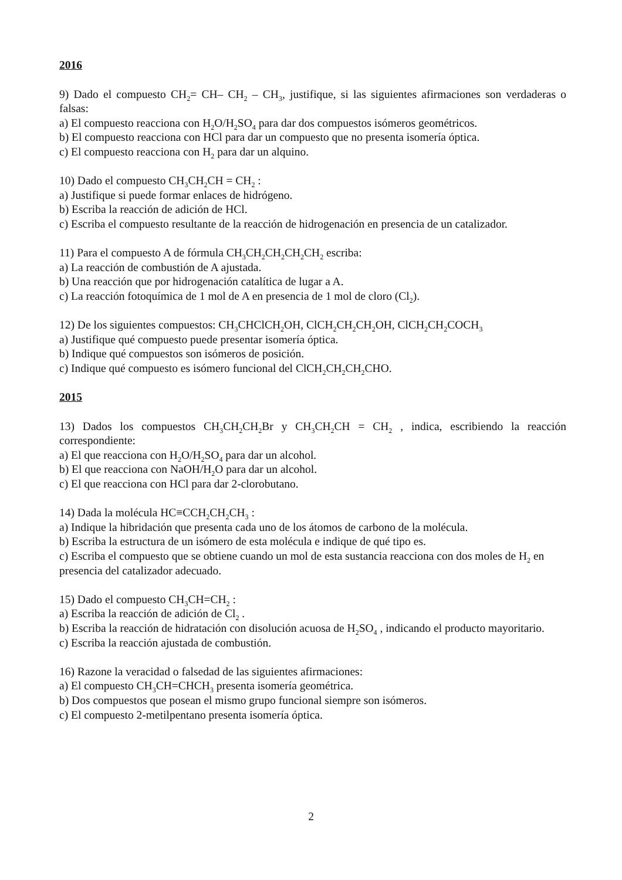2016
9) Dado el compuesto CH<sub>2</sub>= CH– CH<sub>2</sub> – CH<sub>3</sub>, justifique, si las siguientes afirmaciones son verdaderas o falsas:
a) El compuesto reacciona con H<sub>2</sub>O/H<sub>2</sub>SO<sub>4</sub> para dar dos compuestos isómeros geométricos.
b) El compuesto reacciona con HCl para dar un compuesto que no presenta isomería óptica.
c) El compuesto reacciona con H<sub>2</sub> para dar un alquino.
10) Dado el compuesto CH<sub>3</sub>CH<sub>2</sub>CH = CH<sub>2</sub> :
a) Justifique si puede formar enlaces de hidrógeno.
b) Escriba la reacción de adición de HCl.
c) Escriba el compuesto resultante de la reacción de hidrogenación en presencia de un catalizador.
11) Para el compuesto A de fórmula CH<sub>3</sub>CH<sub>2</sub>CH<sub>2</sub>CH<sub>2</sub>CH<sub>2</sub> escriba:
a) La reacción de combustión de A ajustada.
b) Una reacción que por hidrogenación catalítica de lugar a A.
c) La reacción fotoquímica de 1 mol de A en presencia de 1 mol de cloro (Cl<sub>2</sub>).
12) De los siguientes compuestos: CH<sub>3</sub>CHClCH<sub>2</sub>OH, ClCH<sub>2</sub>CH<sub>2</sub>CH<sub>2</sub>OH, ClCH<sub>2</sub>CH<sub>2</sub>COCH<sub>3</sub>
a) Justifique qué compuesto puede presentar isomería óptica.
b) Indique qué compuestos son isómeros de posición.
c) Indique qué compuesto es isómero funcional del ClCH<sub>2</sub>CH<sub>2</sub>CH<sub>2</sub>CHO.
2015
13) Dados los compuestos CH<sub>3</sub>CH<sub>2</sub>CH<sub>2</sub>Br y CH<sub>3</sub>CH<sub>2</sub>CH = CH<sub>2</sub> , indica, escribiendo la reacción correspondiente:
a) El que reacciona con H<sub>2</sub>O/H<sub>2</sub>SO<sub>4</sub> para dar un alcohol.
b) El que reacciona con NaOH/H<sub>2</sub>O para dar un alcohol.
c) El que reacciona con HCl para dar 2-clorobutano.
14) Dada la molécula HC≡CCH<sub>2</sub>CH<sub>2</sub>CH<sub>3</sub> :
a) Indique la hibridación que presenta cada uno de los átomos de carbono de la molécula.
b) Escriba la estructura de un isómero de esta molécula e indique de qué tipo es.
c) Escriba el compuesto que se obtiene cuando un mol de esta sustancia reacciona con dos moles de H<sub>2</sub> en presencia del catalizador adecuado.
15) Dado el compuesto CH<sub>3</sub>CH=CH<sub>2</sub> :
a) Escriba la reacción de adición de Cl<sub>2</sub> .
b) Escriba la reacción de hidratación con disolución acuosa de H<sub>2</sub>SO<sub>4</sub> , indicando el producto mayoritario.
c) Escriba la reacción ajustada de combustión.
16) Razone la veracidad o falsedad de las siguientes afirmaciones:
a) El compuesto CH<sub>3</sub>CH=CHCH<sub>3</sub> presenta isomería geométrica.
b) Dos compuestos que posean el mismo grupo funcional siempre son isómeros.
c) El compuesto 2-metilpentano presenta isomería óptica.
2